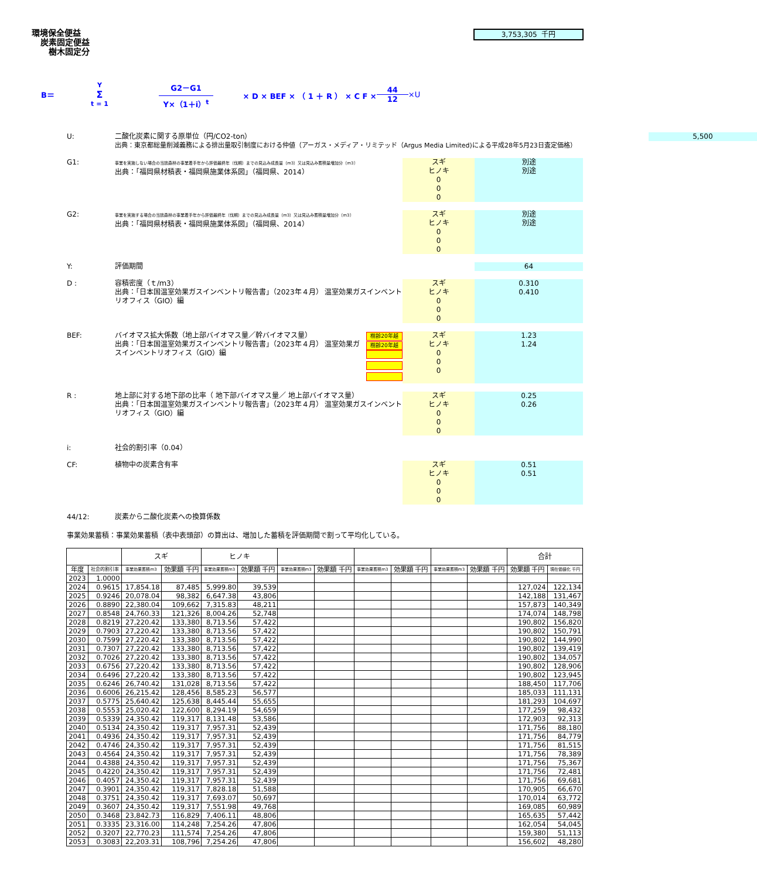環境保全便益
炭素固定便益
樹木固定分
3,753,305 千円
B＝ Y Σ t = 1 G2－G1 Y×（1＋i）<sup>t</sup> × D × BEF × （ 1 ＋ R ） × C F × 44 12 ×U
U:
二酸化炭素に関する原単位（円/CO2-ton）
出典：東京都総量削減義務による排出量取引制度における仲値（アーガス・メディア・リミテッド（Argus Media Limited)による平成28年5月23日査定価格）
5,500
G1:
事業を実施しない場合の当該森林の事業着手年から評価最終年（伐期）までの見込み成長量（m3）又は見込み蓄積量増加分（m3）
出典：「福岡県材積表・福岡県施業体系図」（福岡県、2014）
スギ
ヒノキ
0
0
0
別途
別途
G2:
事業を実施する場合の当該森林の事業着手年から評価最終年（伐期）までの見込み成長量（m3）又は見込み蓄積量増加分（m3）
出典：「福岡県材積表・福岡県施業体系図」（福岡県、2014）
スギ
ヒノキ
0
0
0
別途
別途
Y:
評価期間
64
D :
容積密度（ｔ/ｍ3）
出典：「日本国温室効果ガスインベントリ報告書」（2023年４月） 温室効果ガスインベントリオフィス（GIO）編
スギ
ヒノキ
0
0
0
0.310
0.410
BEF:
バイオマス拡大係数（地上部バイオマス量／幹バイオマス量）
出典：「日本国温室効果ガスインベントリ報告書」（2023年４月） 温室効果ガスインベントリオフィス（GIO）編
樹齢20年越
樹齢20年越
スギ
ヒノキ
0
0
0
1.23
1.24
R :
地上部に対する地下部の比率（ 地下部バイオマス量／ 地上部バイオマス量）
出典：「日本国温室効果ガスインベントリ報告書」（2023年４月） 温室効果ガスインベントリオフィス（GIO）編
スギ
ヒノキ
0
0
0
0.25
0.26
i:
社会的割引率（0.04）
CF:
植物中の炭素含有率
スギ
ヒノキ
0
0
0
0.51
0.51
44/12:
炭素から二酸化炭素への換算係数
事業効果蓄積：事業効果蓄積（表中表頭部）の算出は、増加した蓄積を評価期間で割って平均化している。
| | | スギ | | ヒノキ | | | | | | | | 合計 | |
| --- | --- | --- | --- | --- | --- | --- | --- | --- | --- | --- | --- | --- | --- |
| 年度 | 社会的割引率 | 事業効果蓄積m3 | 効果額 千円 | 事業効果蓄積m3 | 効果額 千円 | 事業効果蓄積m3 | 効果額 千円 | 事業効果蓄積m3 | 効果額 千円 | 事業効果蓄積m3 | 効果額 千円 | 効果額 千円 | 現在価値化 千円 |
| 2023 | 1.0000 | | | | | | | | | | | | |
| 2024 | 0.9615 | 17,854.18 | 87,485 | 5,999.80 | 39,539 | | | | | | | 127,024 | 122,134 |
| 2025 | 0.9246 | 20,078.04 | 98,382 | 6,647.38 | 43,806 | | | | | | | 142,188 | 131,467 |
| 2026 | 0.8890 | 22,380.04 | 109,662 | 7,315.83 | 48,211 | | | | | | | 157,873 | 140,349 |
| 2027 | 0.8548 | 24,760.33 | 121,326 | 8,004.26 | 52,748 | | | | | | | 174,074 | 148,798 |
| 2028 | 0.8219 | 27,220.42 | 133,380 | 8,713.56 | 57,422 | | | | | | | 190,802 | 156,820 |
| 2029 | 0.7903 | 27,220.42 | 133,380 | 8,713.56 | 57,422 | | | | | | | 190,802 | 150,791 |
| 2030 | 0.7599 | 27,220.42 | 133,380 | 8,713.56 | 57,422 | | | | | | | 190,802 | 144,990 |
| 2031 | 0.7307 | 27,220.42 | 133,380 | 8,713.56 | 57,422 | | | | | | | 190,802 | 139,419 |
| 2032 | 0.7026 | 27,220.42 | 133,380 | 8,713.56 | 57,422 | | | | | | | 190,802 | 134,057 |
| 2033 | 0.6756 | 27,220.42 | 133,380 | 8,713.56 | 57,422 | | | | | | | 190,802 | 128,906 |
| 2034 | 0.6496 | 27,220.42 | 133,380 | 8,713.56 | 57,422 | | | | | | | 190,802 | 123,945 |
| 2035 | 0.6246 | 26,740.42 | 131,028 | 8,713.56 | 57,422 | | | | | | | 188,450 | 117,706 |
| 2036 | 0.6006 | 26,215.42 | 128,456 | 8,585.23 | 56,577 | | | | | | | 185,033 | 111,131 |
| 2037 | 0.5775 | 25,640.42 | 125,638 | 8,445.44 | 55,655 | | | | | | | 181,293 | 104,697 |
| 2038 | 0.5553 | 25,020.42 | 122,600 | 8,294.19 | 54,659 | | | | | | | 177,259 | 98,432 |
| 2039 | 0.5339 | 24,350.42 | 119,317 | 8,131.48 | 53,586 | | | | | | | 172,903 | 92,313 |
| 2040 | 0.5134 | 24,350.42 | 119,317 | 7,957.31 | 52,439 | | | | | | | 171,756 | 88,180 |
| 2041 | 0.4936 | 24,350.42 | 119,317 | 7,957.31 | 52,439 | | | | | | | 171,756 | 84,779 |
| 2042 | 0.4746 | 24,350.42 | 119,317 | 7,957.31 | 52,439 | | | | | | | 171,756 | 81,515 |
| 2043 | 0.4564 | 24,350.42 | 119,317 | 7,957.31 | 52,439 | | | | | | | 171,756 | 78,389 |
| 2044 | 0.4388 | 24,350.42 | 119,317 | 7,957.31 | 52,439 | | | | | | | 171,756 | 75,367 |
| 2045 | 0.4220 | 24,350.42 | 119,317 | 7,957.31 | 52,439 | | | | | | | 171,756 | 72,481 |
| 2046 | 0.4057 | 24,350.42 | 119,317 | 7,957.31 | 52,439 | | | | | | | 171,756 | 69,681 |
| 2047 | 0.3901 | 24,350.42 | 119,317 | 7,828.18 | 51,588 | | | | | | | 170,905 | 66,670 |
| 2048 | 0.3751 | 24,350.42 | 119,317 | 7,693.07 | 50,697 | | | | | | | 170,014 | 63,772 |
| 2049 | 0.3607 | 24,350.42 | 119,317 | 7,551.98 | 49,768 | | | | | | | 169,085 | 60,989 |
| 2050 | 0.3468 | 23,842.73 | 116,829 | 7,406.11 | 48,806 | | | | | | | 165,635 | 57,442 |
| 2051 | 0.3335 | 23,316.00 | 114,248 | 7,254.26 | 47,806 | | | | | | | 162,054 | 54,045 |
| 2052 | 0.3207 | 22,770.23 | 111,574 | 7,254.26 | 47,806 | | | | | | | 159,380 | 51,113 |
| 2053 | 0.3083 | 22,203.31 | 108,796 | 7,254.26 | 47,806 | | | | | | | 156,602 | 48,280 |